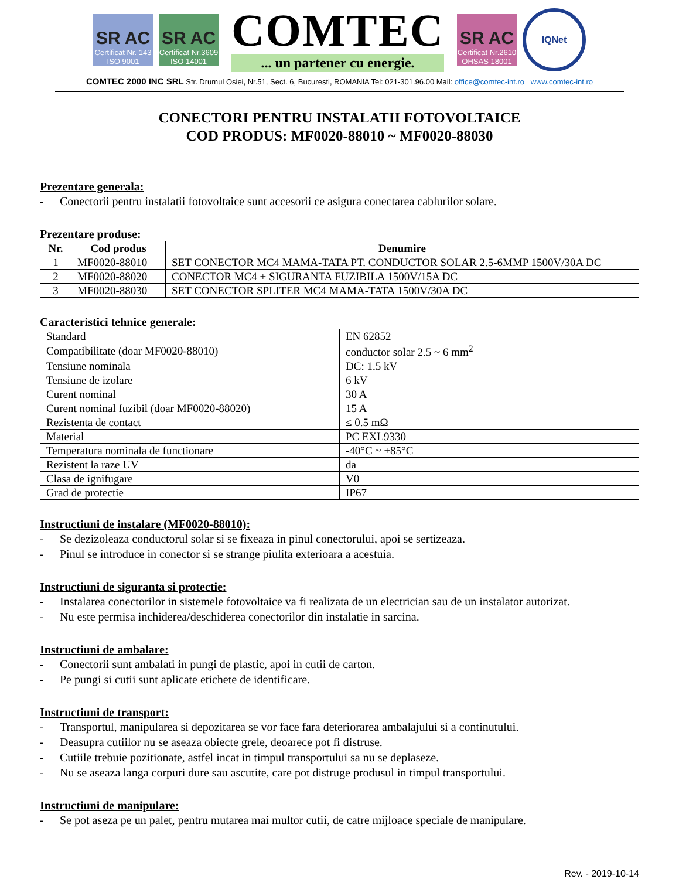SR AC
Certificat Nr. 143
ISO 9001
SR AC
Certificat Nr.3609
ISO 14001
COMTEC
... un partener cu energie.
SR AC
Certificat Nr.2610
OHSAS 18001
IQNet
COMTEC 2000 INC SRL Str. Drumul Osiei, Nr.51, Sect. 6, Bucuresti, ROMANIA Tel: 021-301.96.00 Mail: office@comtec-int.ro www.comtec-int.ro
CONECTORI PENTRU INSTALATII FOTOVOLTAICE
COD PRODUS: MF0020-88010 ~ MF0020-88030
Prezentare generala:
- Conectorii pentru instalatii fotovoltaice sunt accesorii ce asigura conectarea cablurilor solare.
Prezentare produse:
| Nr. | Cod produs | Denumire |
| --- | --- | --- |
| 1 | MF0020-88010 | SET CONECTOR MC4 MAMA-TATA PT. CONDUCTOR SOLAR 2.5-6MMP 1500V/30A DC |
| 2 | MF0020-88020 | CONECTOR MC4 + SIGURANTA FUZIBILA 1500V/15A DC |
| 3 | MF0020-88030 | SET CONECTOR SPLITER MC4 MAMA-TATA 1500V/30A DC |
Caracteristici tehnice generale:
| Standard | EN 62852 |
| Compatibilitate (doar MF0020-88010) | conductor solar 2.5 ~ 6 mm<sup>2</sup> |
| Tensiune nominala | DC: 1.5 kV |
| Tensiune de izolare | 6 kV |
| Curent nominal | 30 A |
| Curent nominal fuzibil (doar MF0020-88020) | 15 A |
| Rezistenta de contact | ≤ 0.5 mΩ |
| Material | PC EXL9330 |
| Temperatura nominala de functionare | -40°C ~ +85°C |
| Rezistent la raze UV | da |
| Clasa de ignifugare | V0 |
| Grad de protectie | IP67 |
Instructiuni de instalare (MF0020-88010):
- Se dezizoleaza conductorul solar si se fixeaza in pinul conectorului, apoi se sertizeaza.
- Pinul se introduce in conector si se strange piulita exterioara a acestuia.
Instructiuni de siguranta si protectie:
- Instalarea conectorilor in sistemele fotovoltaice va fi realizata de un electrician sau de un instalator autorizat.
- Nu este permisa inchiderea/deschiderea conectorilor din instalatie in sarcina.
Instructiuni de ambalare:
- Conectorii sunt ambalati in pungi de plastic, apoi in cutii de carton.
- Pe pungi si cutii sunt aplicate etichete de identificare.
Instructiuni de transport:
- Transportul, manipularea si depozitarea se vor face fara deteriorarea ambalajului si a continutului.
- Deasupra cutiilor nu se aseaza obiecte grele, deoarece pot fi distruse.
- Cutiile trebuie pozitionate, astfel incat in timpul transportului sa nu se deplaseze.
- Nu se aseaza langa corpuri dure sau ascutite, care pot distruge produsul in timpul transportului.
Instructiuni de manipulare:
- Se pot aseza pe un palet, pentru mutarea mai multor cutii, de catre mijloace speciale de manipulare.
Rev. - 2019-10-14